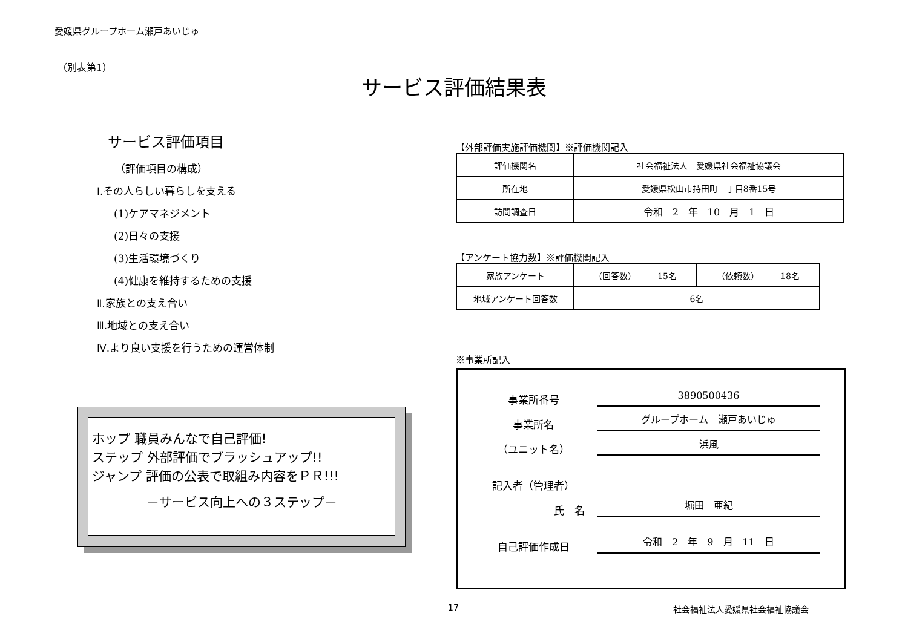愛媛県グループホーム瀬戸あいじゅ
（別表第1）
サービス評価結果表
サービス評価項目
（評価項目の構成）
Ⅰ.その人らしい暮らしを支える
(1)ケアマネジメント
(2)日々の支援
(3)生活環境づくり
(4)健康を維持するための支援
Ⅱ.家族との支え合い
Ⅲ.地域との支え合い
Ⅳ.より良い支援を行うための運営体制
ホップ 職員みんなで自己評価!
ステップ 外部評価でブラッシュアップ!!
ジャンプ 評価の公表で取組み内容をＰＲ!!!
－サービス向上への３ステップ－
【外部評価実施評価機関】※評価機関記入
| 評価機関名 | 社会福祉法人 愛媛県社会福祉協議会 |
| 所在地 | 愛媛県松山市持田町三丁目8番15号 |
| 訪問調査日 | 令和 2 年 10 月 1 日 |
【アンケート協力数】※評価機関記入
| 家族アンケート | （回答数） 15名 | （依頼数） 18名 |
| 地域アンケート回答数 | 6名 | |
※事業所記入
事業所番号 3890500436
事業所名 グループホーム　瀬戸あいじゅ
（ユニット名） 浜風
記入者（管理者）
氏　名 堀田　亜紀
自己評価作成日 令和　2　年　9　月　11　日
17 社会福祉法人愛媛県社会福祉協議会